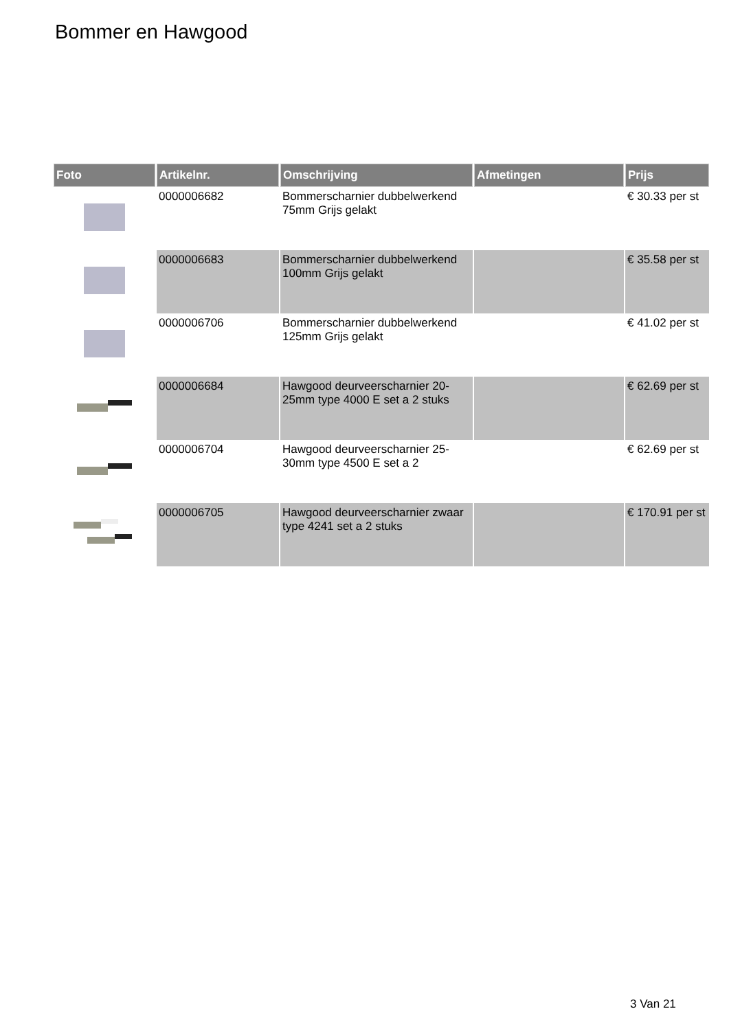Bommer en Hawgood
| Foto | Artikelnr. | Omschrijving | Afmetingen | Prijs |
| --- | --- | --- | --- | --- |
| | 0000006682 | Bommerscharnier dubbelwerkend 75mm Grijs gelakt | | € 30.33 per st |
| | 0000006683 | Bommerscharnier dubbelwerkend 100mm Grijs gelakt | | € 35.58 per st |
| | 0000006706 | Bommerscharnier dubbelwerkend 125mm Grijs gelakt | | € 41.02 per st |
| | 0000006684 | Hawgood deurveerscharnier 20-25mm type 4000 E set a 2 stuks | | € 62.69 per st |
| | 0000006704 | Hawgood deurveerscharnier 25-30mm type 4500 E set a 2 | | € 62.69 per st |
| | 0000006705 | Hawgood deurveerscharnier zwaar type 4241 set a 2 stuks | | € 170.91 per st |
3 Van 21